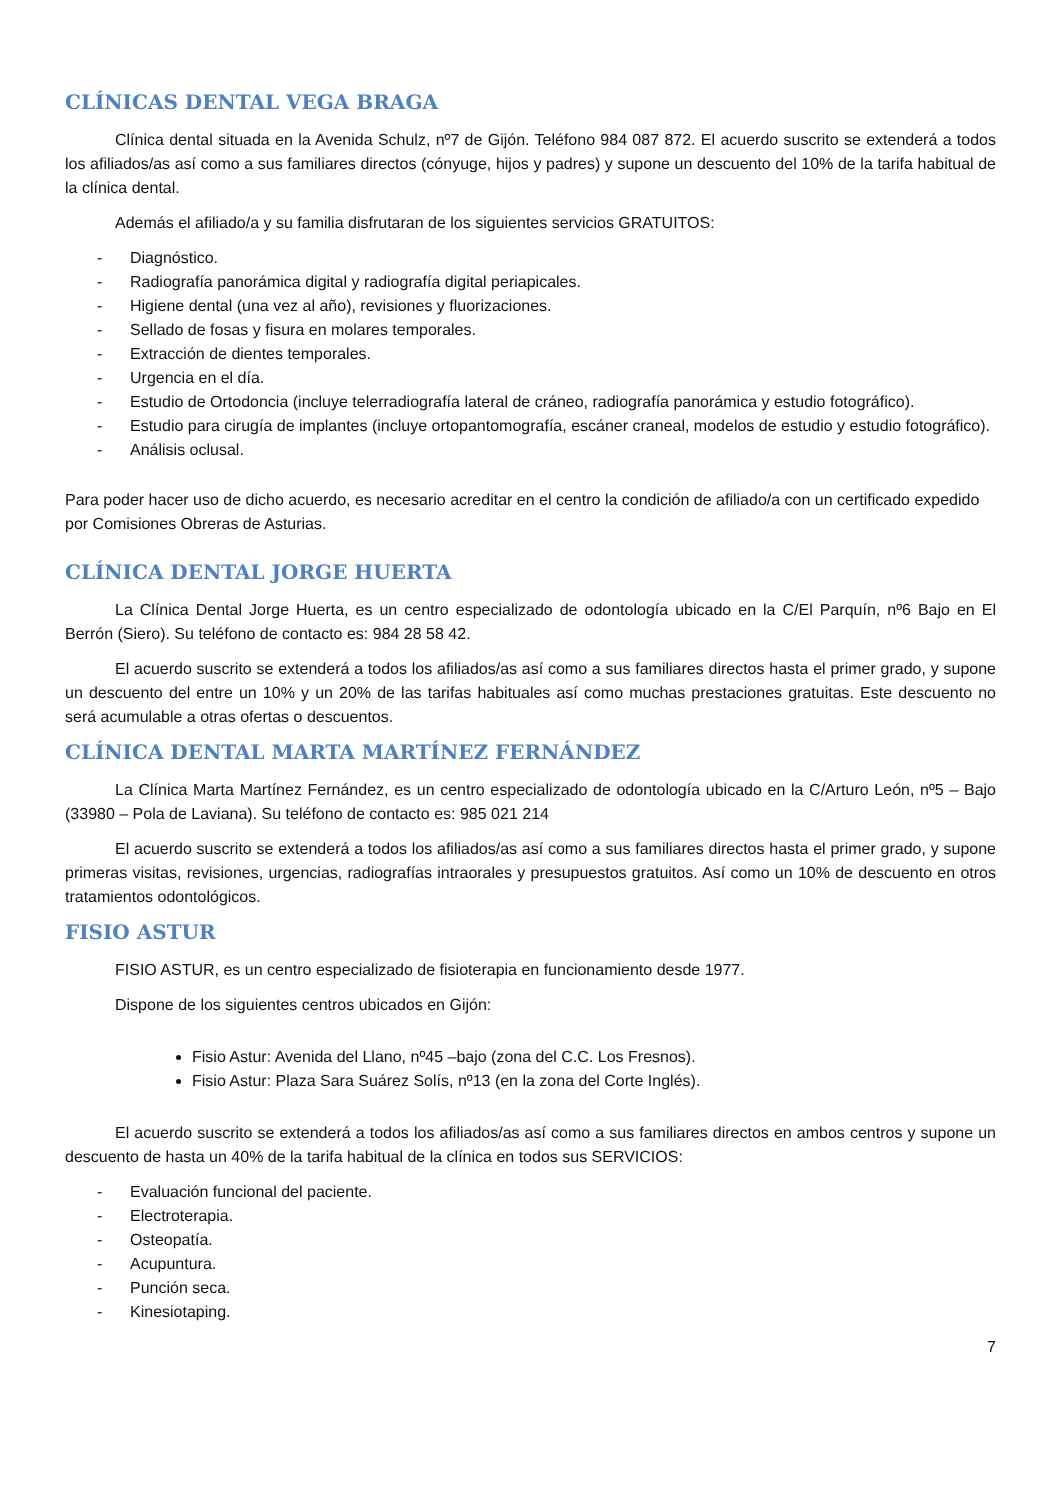CLÍNICAS DENTAL VEGA BRAGA
Clínica dental situada en la Avenida Schulz, nº7 de Gijón. Teléfono 984 087 872. El acuerdo suscrito se extenderá a todos los afiliados/as así como a sus familiares directos (cónyuge, hijos y padres) y supone un descuento del 10% de la tarifa habitual de la clínica dental.
Además el afiliado/a y su familia disfrutaran de los siguientes servicios GRATUITOS:
- Diagnóstico.
- Radiografía panorámica digital y radiografía digital periapicales.
- Higiene dental (una vez al año), revisiones y fluorizaciones.
- Sellado de fosas y fisura en molares temporales.
- Extracción de dientes temporales.
- Urgencia en el día.
- Estudio de Ortodoncia (incluye telerradiografía lateral de cráneo, radiografía panorámica y estudio fotográfico).
- Estudio para cirugía de implantes (incluye ortopantomografía, escáner craneal, modelos de estudio y estudio fotográfico).
- Análisis oclusal.
Para poder hacer uso de dicho acuerdo, es necesario acreditar en el centro la condición de afiliado/a con un certificado expedido por Comisiones Obreras de Asturias.
CLÍNICA DENTAL JORGE HUERTA
La Clínica Dental Jorge Huerta, es un centro especializado de odontología ubicado en la C/El Parquín, nº6 Bajo en El Berrón (Siero). Su teléfono de contacto es: 984 28 58 42.
El acuerdo suscrito se extenderá a todos los afiliados/as así como a sus familiares directos hasta el primer grado, y supone un descuento del entre un 10% y un 20% de las tarifas habituales así como muchas prestaciones gratuitas. Este descuento no será acumulable a otras ofertas o descuentos.
CLÍNICA DENTAL MARTA MARTÍNEZ FERNÁNDEZ
La Clínica Marta Martínez Fernández, es un centro especializado de odontología ubicado en la C/Arturo León, nº5 – Bajo (33980 – Pola de Laviana). Su teléfono de contacto es: 985 021 214
El acuerdo suscrito se extenderá a todos los afiliados/as así como a sus familiares directos hasta el primer grado, y supone primeras visitas, revisiones, urgencias, radiografías intraorales y presupuestos gratuitos. Así como un 10% de descuento en otros tratamientos odontológicos.
FISIO ASTUR
FISIO ASTUR, es un centro especializado de fisioterapia en funcionamiento desde 1977.
Dispone de los siguientes centros ubicados en Gijón:
Fisio Astur: Avenida del Llano, nº45 –bajo (zona del C.C. Los Fresnos).
Fisio Astur: Plaza Sara Suárez Solís, nº13 (en la zona del Corte Inglés).
El acuerdo suscrito se extenderá a todos los afiliados/as así como a sus familiares directos en ambos centros y supone un descuento de hasta un 40% de la tarifa habitual de la clínica en todos sus SERVICIOS:
- Evaluación funcional del paciente.
- Electroterapia.
- Osteopatía.
- Acupuntura.
- Punción seca.
- Kinesiotaping.
7